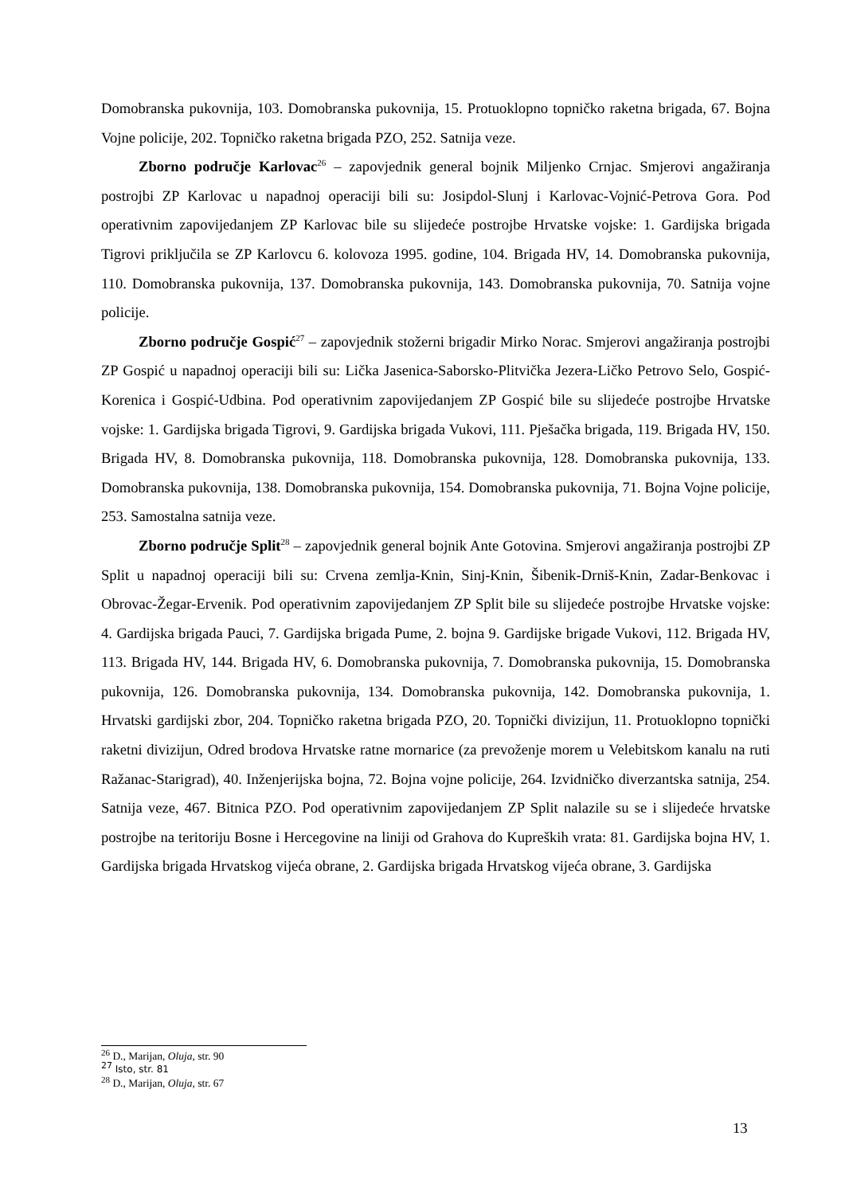Domobranska pukovnija, 103. Domobranska pukovnija, 15. Protuoklopno topničko raketna brigada, 67. Bojna Vojne policije, 202. Topničko raketna brigada PZO, 252. Satnija veze.
Zborno područje Karlovac<sup>26</sup> – zapovjednik general bojnik Miljenko Crnjac. Smjerovi angažiranja postrojbi ZP Karlovac u napadnoj operaciji bili su: Josipdol-Slunj i Karlovac-Vojnić-Petrova Gora. Pod operativnim zapovijedanjem ZP Karlovac bile su slijedeće postrojbe Hrvatske vojske: 1. Gardijska brigada Tigrovi priključila se ZP Karlovcu 6. kolovoza 1995. godine, 104. Brigada HV, 14. Domobranska pukovnija, 110. Domobranska pukovnija, 137. Domobranska pukovnija, 143. Domobranska pukovnija, 70. Satnija vojne policije.
Zborno područje Gospić<sup>27</sup> – zapovjednik stožerni brigadir Mirko Norac. Smjerovi angažiranja postrojbi ZP Gospić u napadnoj operaciji bili su: Lička Jasenica-Saborsko-Plitvička Jezera-Ličko Petrovo Selo, Gospić-Korenica i Gospić-Udbina. Pod operativnim zapovijedanjem ZP Gospić bile su slijedeće postrojbe Hrvatske vojske: 1. Gardijska brigada Tigrovi, 9. Gardijska brigada Vukovi, 111. Pješačka brigada, 119. Brigada HV, 150. Brigada HV, 8. Domobranska pukovnija, 118. Domobranska pukovnija, 128. Domobranska pukovnija, 133. Domobranska pukovnija, 138. Domobranska pukovnija, 154. Domobranska pukovnija, 71. Bojna Vojne policije, 253. Samostalna satnija veze.
Zborno područje Split<sup>28</sup> – zapovjednik general bojnik Ante Gotovina. Smjerovi angažiranja postrojbi ZP Split u napadnoj operaciji bili su: Crvena zemlja-Knin, Sinj-Knin, Šibenik-Drniš-Knin, Zadar-Benkovac i Obrovac-Žegar-Ervenik. Pod operativnim zapovijedanjem ZP Split bile su slijedeće postrojbe Hrvatske vojske: 4. Gardijska brigada Pauci, 7. Gardijska brigada Pume, 2. bojna 9. Gardijske brigade Vukovi, 112. Brigada HV, 113. Brigada HV, 144. Brigada HV, 6. Domobranska pukovnija, 7. Domobranska pukovnija, 15. Domobranska pukovnija, 126. Domobranska pukovnija, 134. Domobranska pukovnija, 142. Domobranska pukovnija, 1. Hrvatski gardijski zbor, 204. Topničko raketna brigada PZO, 20. Topnički divizijun, 11. Protuoklopno topnički raketni divizijun, Odred brodova Hrvatske ratne mornarice (za prevoženje morem u Velebitskom kanalu na ruti Ražanac-Starigrad), 40. Inženjerijska bojna, 72. Bojna vojne policije, 264. Izvidničko diverzantska satnija, 254. Satnija veze, 467. Bitnica PZO. Pod operativnim zapovijedanjem ZP Split nalazile su se i slijedeće hrvatske postrojbe na teritoriju Bosne i Hercegovine na liniji od Grahova do Kupreških vrata: 81. Gardijska bojna HV, 1. Gardijska brigada Hrvatskog vijeća obrane, 2. Gardijska brigada Hrvatskog vijeća obrane, 3. Gardijska
<sup>26</sup> D., Marijan, Oluja, str. 90
<sup>27</sup> Isto, str. 81
<sup>28</sup> D., Marijan, Oluja, str. 67
13